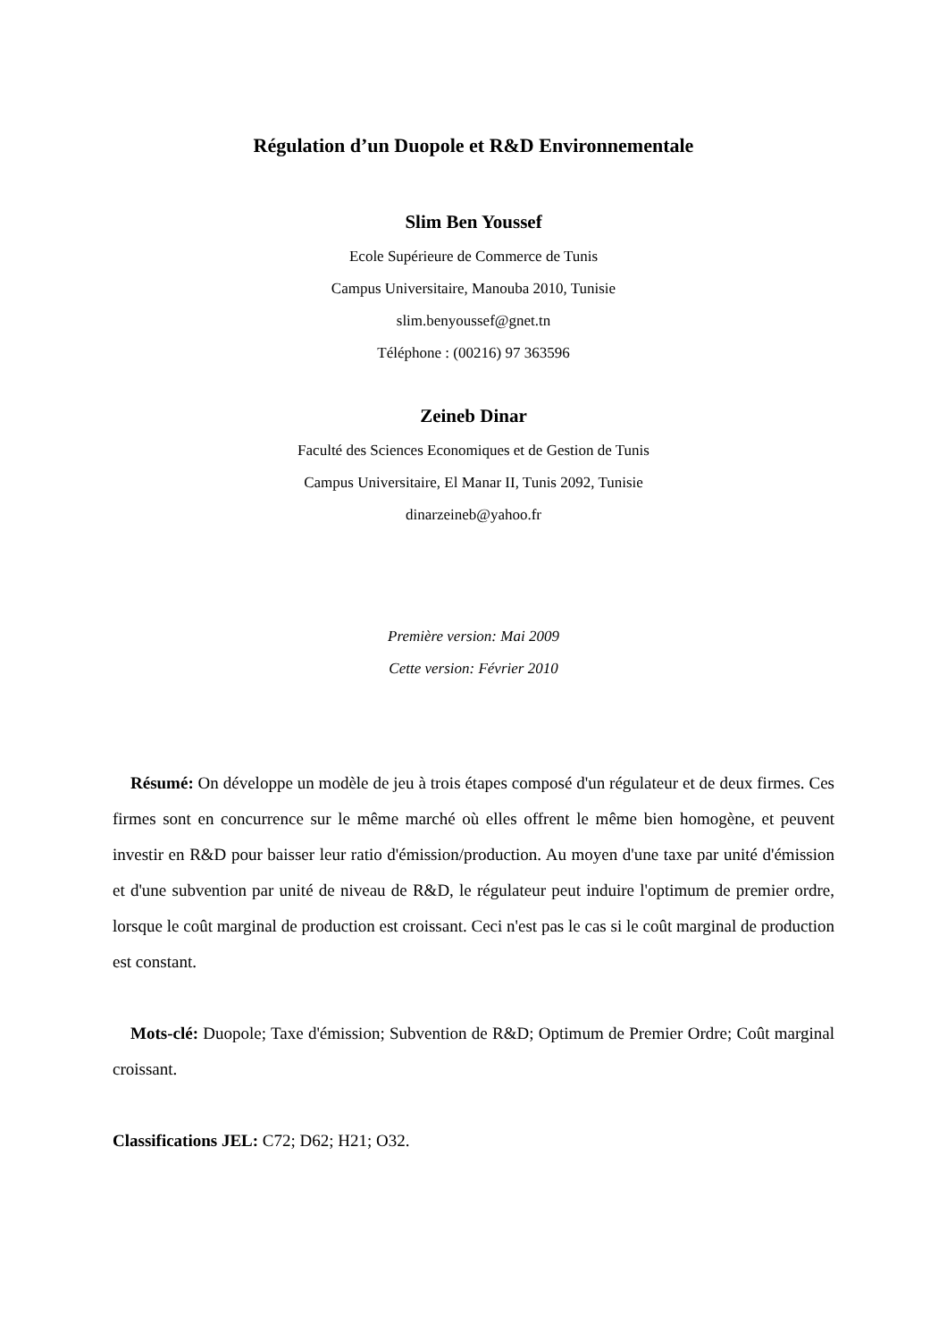Régulation d’un Duopole et R&D Environnementale
Slim Ben Youssef
Ecole Supérieure de Commerce de Tunis
Campus Universitaire, Manouba 2010, Tunisie
slim.benyoussef@gnet.tn
Téléphone : (00216) 97 363596
Zeineb Dinar
Faculté des Sciences Economiques et de Gestion de Tunis
Campus Universitaire, El Manar II, Tunis 2092, Tunisie
dinarzeineb@yahoo.fr
Première version: Mai 2009
Cette version: Février 2010
Résumé: On développe un modèle de jeu à trois étapes composé d'un régulateur et de deux firmes. Ces firmes sont en concurrence sur le même marché où elles offrent le même bien homogène, et peuvent investir en R&D pour baisser leur ratio d'émission/production. Au moyen d'une taxe par unité d'émission et d'une subvention par unité de niveau de R&D, le régulateur peut induire l'optimum de premier ordre, lorsque le coût marginal de production est croissant. Ceci n'est pas le cas si le coût marginal de production est constant.
Mots-clé: Duopole; Taxe d'émission; Subvention de R&D; Optimum de Premier Ordre; Coût marginal croissant.
Classifications JEL: C72; D62; H21; O32.